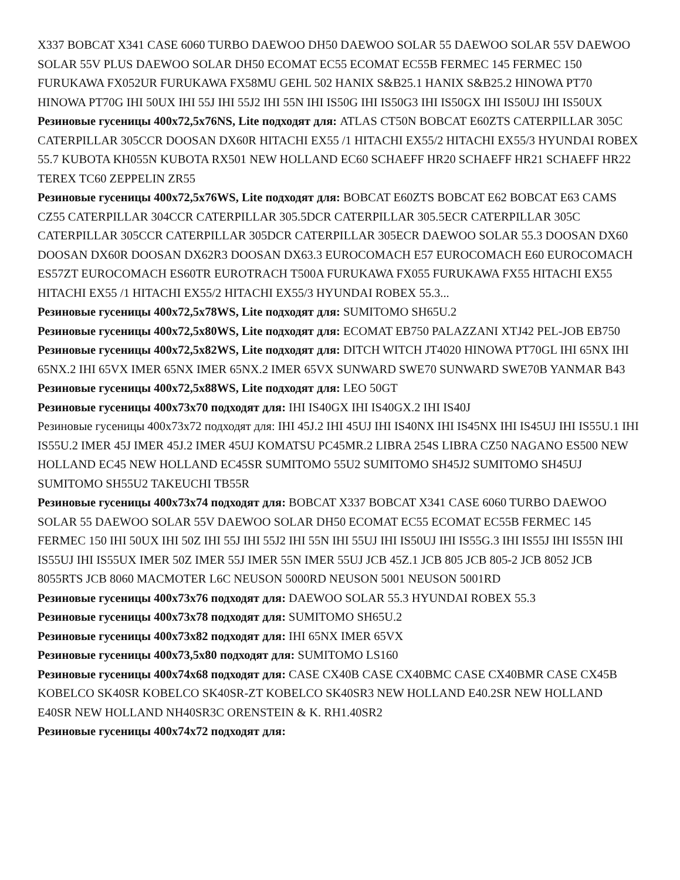X337 BOBCAT X341 CASE 6060 TURBO DAEWOO DH50 DAEWOO SOLAR 55 DAEWOO SOLAR 55V DAEWOO SOLAR 55V PLUS DAEWOO SOLAR DH50 ECOMAT EC55 ECOMAT EC55B FERMEC 145 FERMEC 150 FURUKAWA FX052UR FURUKAWA FX58MU GEHL 502 HANIX S&B25.1 HANIX S&B25.2 HINOWA PT70 HINOWA PT70G IHI 50UX IHI 55J IHI 55J2 IHI 55N IHI IS50G IHI IS50G3 IHI IS50GX IHI IS50UJ IHI IS50UX
Резиновые гусеницы 400x72,5x76NS, Lite подходят для: ATLAS CT50N BOBCAT E60ZTS CATERPILLAR 305C CATERPILLAR 305CCR DOOSAN DX60R HITACHI EX55 /1 HITACHI EX55/2 HITACHI EX55/3 HYUNDAI ROBEX 55.7 KUBOTA KH055N KUBOTA RX501 NEW HOLLAND EC60 SCHAEFF HR20 SCHAEFF HR21 SCHAEFF HR22 TEREX TC60 ZEPPELIN ZR55
Резиновые гусеницы 400x72,5x76WS, Lite подходят для: BOBCAT E60ZTS BOBCAT E62 BOBCAT E63 CAMS CZ55 CATERPILLAR 304CCR CATERPILLAR 305.5DCR CATERPILLAR 305.5ECR CATERPILLAR 305C CATERPILLAR 305CCR CATERPILLAR 305DCR CATERPILLAR 305ECR DAEWOO SOLAR 55.3 DOOSAN DX60 DOOSAN DX60R DOOSAN DX62R3 DOOSAN DX63.3 EUROCOMACH E57 EUROCOMACH E60 EUROCOMACH ES57ZT EUROCOMACH ES60TR EUROTRACH T500A FURUKAWA FX055 FURUKAWA FX55 HITACHI EX55 HITACHI EX55 /1 HITACHI EX55/2 HITACHI EX55/3 HYUNDAI ROBEX 55.3...
Резиновые гусеницы 400x72,5x78WS, Lite подходят для: SUMITOMO SH65U.2
Резиновые гусеницы 400x72,5x80WS, Lite подходят для: ECOMAT EB750 PALAZZANI XTJ42 PEL-JOB EB750
Резиновые гусеницы 400x72,5x82WS, Lite подходят для: DITCH WITCH JT4020 HINOWA PT70GL IHI 65NX IHI 65NX.2 IHI 65VX IMER 65NX IMER 65NX.2 IMER 65VX SUNWARD SWE70 SUNWARD SWE70B YANMAR B43
Резиновые гусеницы 400x72,5x88WS, Lite подходят для: LEO 50GT
Резиновые гусеницы 400x73x70 подходят для: IHI IS40GX IHI IS40GX.2 IHI IS40J
Резиновые гусеницы 400x73x72 подходят для: IHI 45J.2 IHI 45UJ IHI IS40NX IHI IS45NX IHI IS45UJ IHI IS55U.1 IHI IS55U.2 IMER 45J IMER 45J.2 IMER 45UJ KOMATSU PC45MR.2 LIBRA 254S LIBRA CZ50 NAGANO ES500 NEW HOLLAND EC45 NEW HOLLAND EC45SR SUMITOMO 55U2 SUMITOMO SH45J2 SUMITOMO SH45UJ SUMITOMO SH55U2 TAKEUCHI TB55R
Резиновые гусеницы 400x73x74 подходят для: BOBCAT X337 BOBCAT X341 CASE 6060 TURBO DAEWOO SOLAR 55 DAEWOO SOLAR 55V DAEWOO SOLAR DH50 ECOMAT EC55 ECOMAT EC55B FERMEC 145 FERMEC 150 IHI 50UX IHI 50Z IHI 55J IHI 55J2 IHI 55N IHI 55UJ IHI IS50UJ IHI IS55G.3 IHI IS55J IHI IS55N IHI IS55UJ IHI IS55UX IMER 50Z IMER 55J IMER 55N IMER 55UJ JCB 45Z.1 JCB 805 JCB 805-2 JCB 8052 JCB 8055RTS JCB 8060 MACMOTER L6C NEUSON 5000RD NEUSON 5001 NEUSON 5001RD
Резиновые гусеницы 400x73x76 подходят для: DAEWOO SOLAR 55.3 HYUNDAI ROBEX 55.3
Резиновые гусеницы 400x73x78 подходят для: SUMITOMO SH65U.2
Резиновые гусеницы 400x73x82 подходят для: IHI 65NX IMER 65VX
Резиновые гусеницы 400x73,5x80 подходят для: SUMITOMO LS160
Резиновые гусеницы 400x74x68 подходят для: CASE CX40B CASE CX40BMC CASE CX40BMR CASE CX45B KOBELCO SK40SR KOBELCO SK40SR-ZT KOBELCO SK40SR3 NEW HOLLAND E40.2SR NEW HOLLAND E40SR NEW HOLLAND NH40SR3C ORENSTEIN & K. RH1.40SR2
Резиновые гусеницы 400x74x72 подходят для: